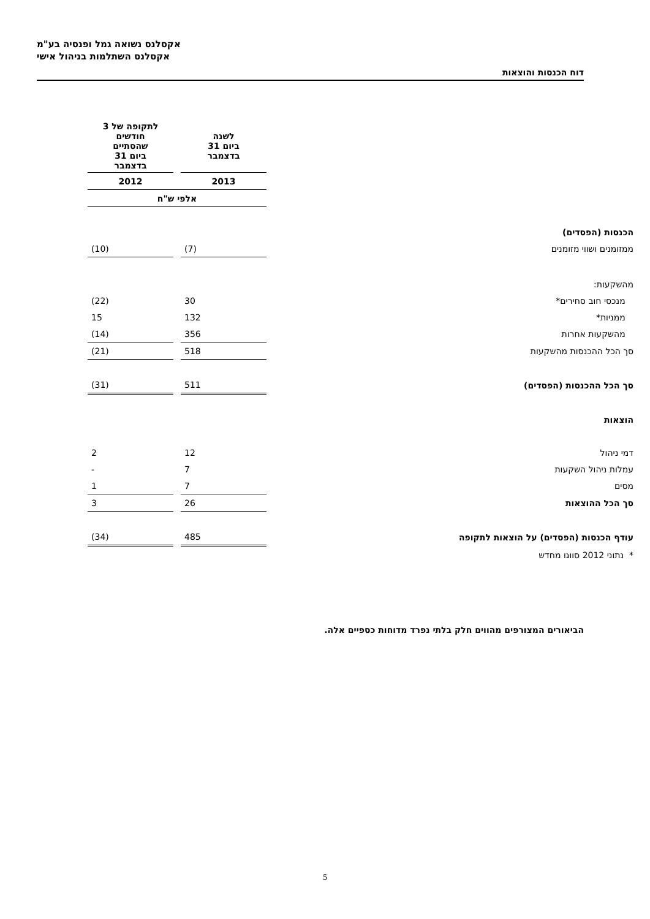אקסלנס נשואה גמל ופנסיה בע"מ
אקסלנס השתלמות בניהול אישי
דוח הכנסות והוצאות
| | לשנה ביום 31 בדצמבר | | לתקופה של 3 חודשים שהסתיים ביום 31 בדצמבר |
| | 2013 | | 2012 |
| | אלפי ש"ח | | |
| הכנסות (הפסדים) | | | |
| ממזומנים ושווי מזומנים | (7) | | (10) |
| מהשקעות: | | | |
| מנכסי חוב סחירים* | 30 | | (22) |
| ממניות* | 132 | | 15 |
| מהשקעות אחרות | 356 | | (14) |
| סך הכל ההכנסות מהשקעות | 518 | | (21) |
| סך הכל ההכנסות (הפסדים) | 511 | | (31) |
| הוצאות | | | |
| דמי ניהול | 12 | | 2 |
| עמלות ניהול השקעות | 7 | | - |
| מסים | 7 | | 1 |
| סך הכל ההוצאות | 26 | | 3 |
| עודף הכנסות (הפסדים) על הוצאות לתקופה | 485 | | (34) |
| * נתוני 2012 סווגו מחדש | | | |
הביאורים המצורפים מהווים חלק בלתי נפרד מדוחות כספיים אלה.
5